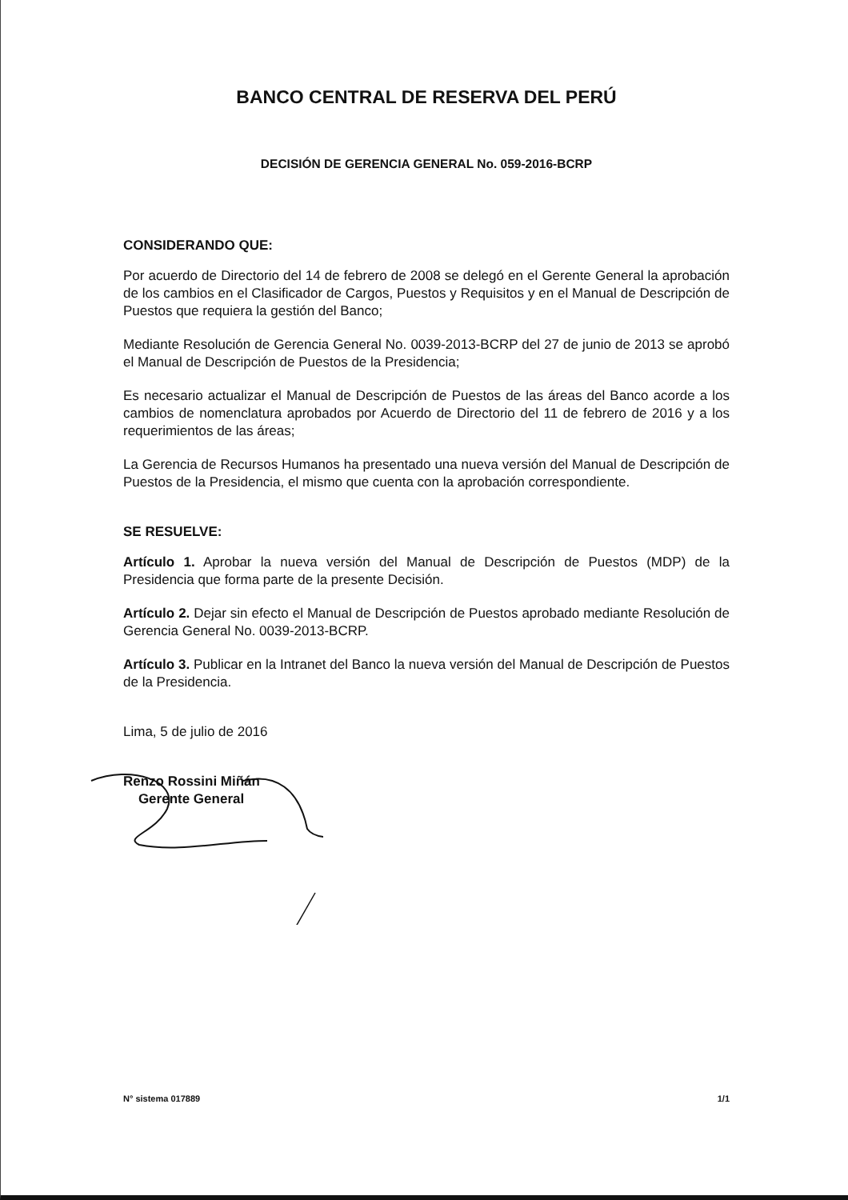BANCO CENTRAL DE RESERVA DEL PERÚ
DECISIÓN DE GERENCIA GENERAL No. 059-2016-BCRP
CONSIDERANDO QUE:
Por acuerdo de Directorio del 14 de febrero de 2008 se delegó en el Gerente General la aprobación de los cambios en el Clasificador de Cargos, Puestos y Requisitos y en el Manual de Descripción de Puestos que requiera la gestión del Banco;
Mediante Resolución de Gerencia General No. 0039-2013-BCRP del 27 de junio de 2013 se aprobó el Manual de Descripción de Puestos de la Presidencia;
Es necesario actualizar el Manual de Descripción de Puestos de las áreas del Banco acorde a los cambios de nomenclatura aprobados por Acuerdo de Directorio del 11 de febrero de 2016 y a los requerimientos de las áreas;
La Gerencia de Recursos Humanos ha presentado una nueva versión del Manual de Descripción de Puestos de la Presidencia, el mismo que cuenta con la aprobación correspondiente.
SE RESUELVE:
Artículo 1. Aprobar la nueva versión del Manual de Descripción de Puestos (MDP) de la Presidencia que forma parte de la presente Decisión.
Artículo 2. Dejar sin efecto el Manual de Descripción de Puestos aprobado mediante Resolución de Gerencia General No. 0039-2013-BCRP.
Artículo 3. Publicar en la Intranet del Banco la nueva versión del Manual de Descripción de Puestos de la Presidencia.
Lima, 5 de julio de 2016
Renzo Rossini Miñán
Gerente General
N° sistema 017889 1/1